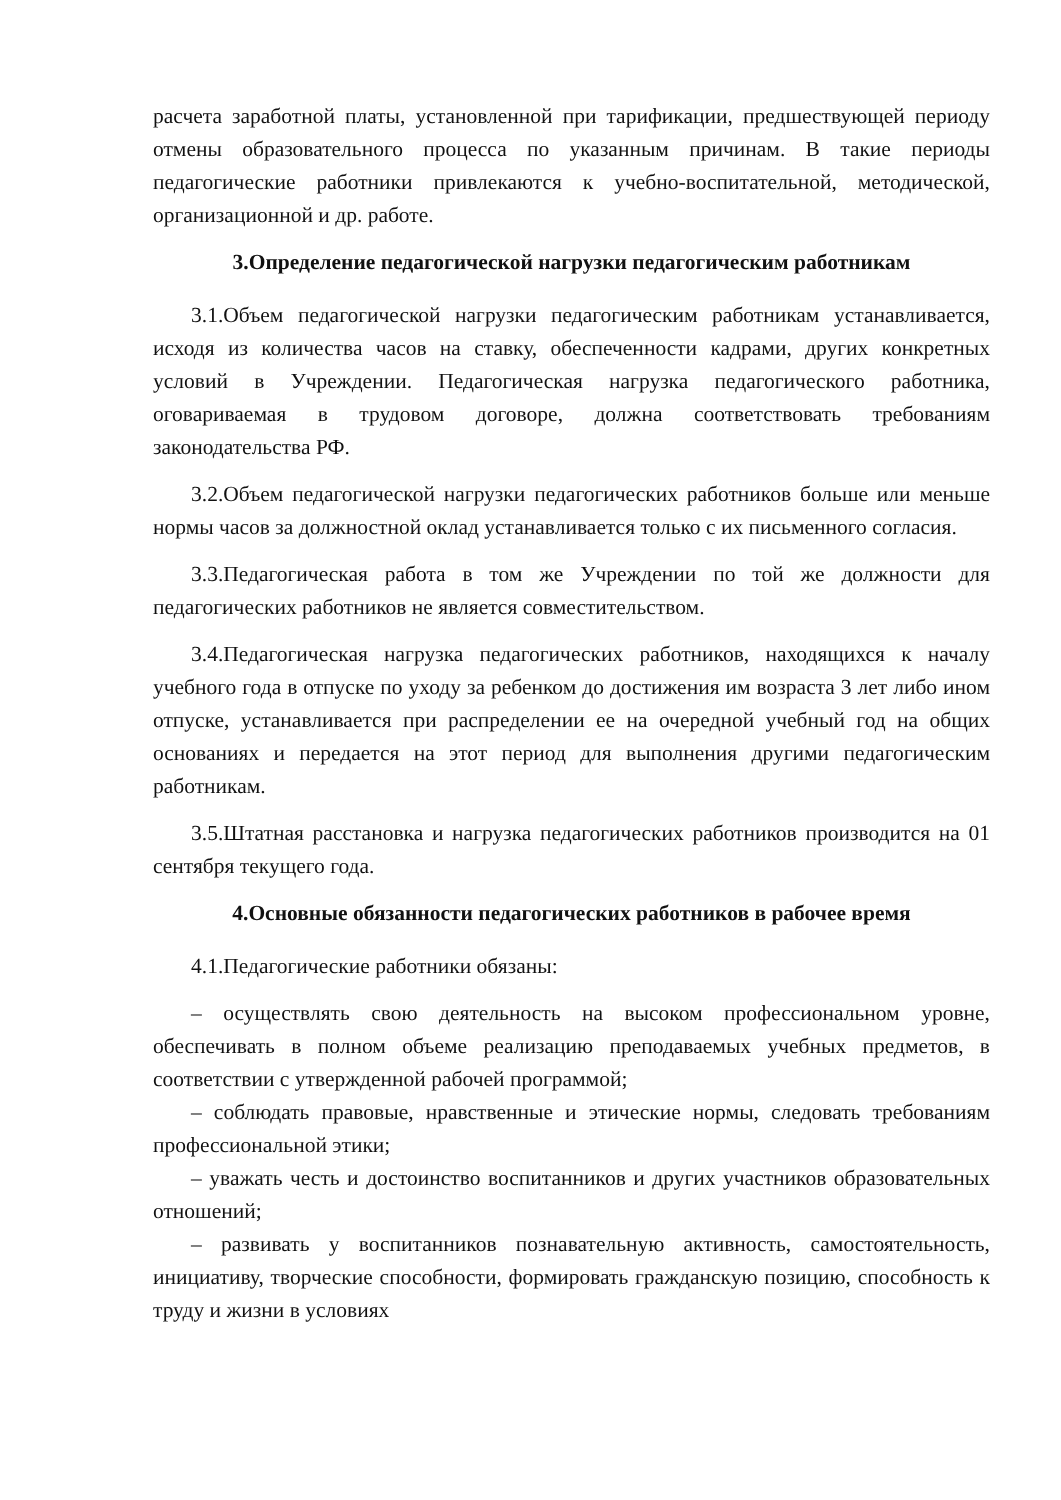расчета заработной платы, установленной при тарификации, предшествующей периоду отмены образовательного процесса по указанным причинам. В такие периоды педагогические работники привлекаются к учебно-воспитательной, методической, организационной и др. работе.
3.Определение педагогической нагрузки педагогическим работникам
3.1.Объем педагогической нагрузки педагогическим работникам устанавливается, исходя из количества часов на ставку, обеспеченности кадрами, других конкретных условий в Учреждении. Педагогическая нагрузка педагогического работника, оговариваемая в трудовом договоре, должна соответствовать требованиям законодательства РФ.
3.2.Объем педагогической нагрузки педагогических работников больше или меньше нормы часов за должностной оклад устанавливается только с их письменного согласия.
3.3.Педагогическая работа в том же Учреждении по той же должности для педагогических работников не является совместительством.
3.4.Педагогическая нагрузка педагогических работников, находящихся к началу учебного года в отпуске по уходу за ребенком до достижения им возраста 3 лет либо ином отпуске, устанавливается при распределении ее на очередной учебный год на общих основаниях и передается на этот период для выполнения другими педагогическим работникам.
3.5.Штатная расстановка и нагрузка педагогических работников производится на 01 сентября текущего года.
4.Основные обязанности педагогических работников в рабочее время
4.1.Педагогические работники обязаны:
– осуществлять свою деятельность на высоком профессиональном уровне, обеспечивать в полном объеме реализацию преподаваемых учебных предметов, в соответствии с утвержденной рабочей программой;
– соблюдать правовые, нравственные и этические нормы, следовать требованиям профессиональной этики;
– уважать честь и достоинство воспитанников и других участников образовательных отношений;
– развивать у воспитанников познавательную активность, самостоятельность, инициативу, творческие способности, формировать гражданскую позицию, способность к труду и жизни в условиях